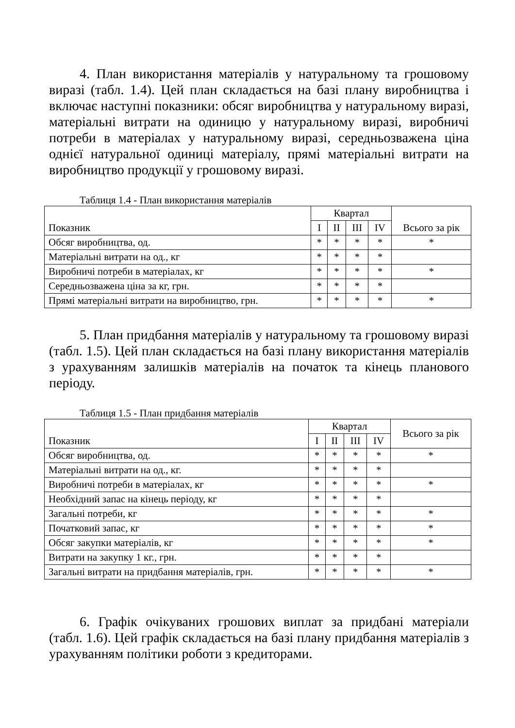4. План використання матеріалів у натуральному та грошовому виразі (табл. 1.4). Цей план складається на базі плану виробництва і включає наступні показники: обсяг виробництва у натуральному виразі, матеріальні витрати на одиницю у натуральному виразі, виробничі потреби в матеріалах у натуральному виразі, середньозважена ціна однієї натуральної одиниці матеріалу, прямі матеріальні витрати на виробництво продукції у грошовому виразі.
Таблиця 1.4 - План використання матеріалів
| Показник | Квартал | | | | Всього за рік |
| --- | --- | --- | --- | --- | --- |
| | I | II | III | IV | |
| Обсяг виробництва, од. | * | * | * | * | * |
| Матеріальні витрати на од., кг | * | * | * | * | |
| Виробничі потреби в матеріалах, кг | * | * | * | * | * |
| Середньозважена ціна за кг, грн. | * | * | * | * | |
| Прямі матеріальні витрати на виробництво, грн. | * | * | * | * | * |
5. План придбання матеріалів у натуральному та грошовому виразі (табл. 1.5). Цей план складається на базі плану використання матеріалів з урахуванням залишків матеріалів на початок та кінець планового періоду.
Таблиця 1.5 - План придбання матеріалів
| Показник | Квартал | | | | Всього за рік |
| --- | --- | --- | --- | --- | --- |
| | I | II | III | IV | |
| Обсяг виробництва, од. | * | * | * | * | * |
| Матеріальні витрати на од., кг. | * | * | * | * | |
| Виробничі потреби в матеріалах, кг | * | * | * | * | * |
| Необхідний запас на кінець періоду, кг | * | * | * | * | |
| Загальні потреби, кг | * | * | * | * | * |
| Початковий запас, кг | * | * | * | * | * |
| Обсяг закупки матеріалів, кг | * | * | * | * | * |
| Витрати на закупку 1 кг., грн. | * | * | * | * | |
| Загальні витрати на придбання матеріалів, грн. | * | * | * | * | * |
6. Графік очікуваних грошових виплат за придбані матеріали (табл. 1.6). Цей графік складається на базі плану придбання матеріалів з урахуванням політики роботи з кредиторами.